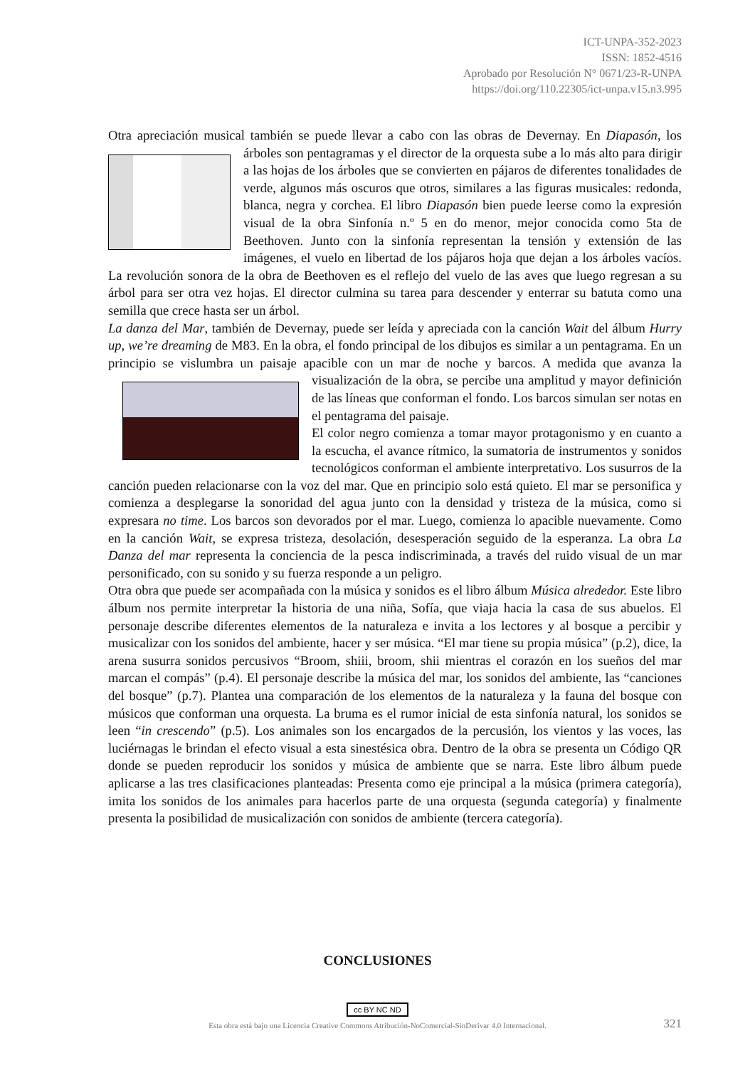ICT-UNPA-352-2023
ISSN: 1852-4516
Aprobado por Resolución N° 0671/23-R-UNPA
https://doi.org/110.22305/ict-unpa.v15.n3.995
Otra apreciación musical también se puede llevar a cabo con las obras de Devernay. En Diapasón, los árboles son pentagramas y el director de la orquesta sube a lo más alto para dirigir a las hojas de los árboles que se convierten en pájaros de diferentes tonalidades de verde, algunos más oscuros que otros, similares a las figuras musicales: redonda, blanca, negra y corchea. El libro Diapasón bien puede leerse como la expresión visual de la obra Sinfonía n.º 5 en do menor, mejor conocida como 5ta de Beethoven. Junto con la sinfonía representan la tensión y extensión de las imágenes, el vuelo en libertad de los pájaros hoja que dejan a los árboles vacíos. La revolución sonora de la obra de Beethoven es el reflejo del vuelo de las aves que luego regresan a su árbol para ser otra vez hojas. El director culmina su tarea para descender y enterrar su batuta como una semilla que crece hasta ser un árbol.
La danza del Mar, también de Devernay, puede ser leída y apreciada con la canción Wait del álbum Hurry up, we’re dreaming de M83. En la obra, el fondo principal de los dibujos es similar a un pentagrama. En un principio se vislumbra un paisaje apacible con un mar de noche y barcos. A medida que avanza la visualización de la obra, se percibe una amplitud y mayor definición de las líneas que conforman el fondo. Los barcos simulan ser notas en el pentagrama del paisaje.
El color negro comienza a tomar mayor protagonismo y en cuanto a la escucha, el avance rítmico, la sumatoria de instrumentos y sonidos tecnológicos conforman el ambiente interpretativo. Los susurros de la canción pueden relacionarse con la voz del mar. Que en principio solo está quieto. El mar se personifica y comienza a desplegarse la sonoridad del agua junto con la densidad y tristeza de la música, como si expresara no time. Los barcos son devorados por el mar. Luego, comienza lo apacible nuevamente. Como en la canción Wait, se expresa tristeza, desolación, desesperación seguido de la esperanza. La obra La Danza del mar representa la conciencia de la pesca indiscriminada, a través del ruido visual de un mar personificado, con su sonido y su fuerza responde a un peligro.
Otra obra que puede ser acompañada con la música y sonidos es el libro álbum Música alrededor. Este libro álbum nos permite interpretar la historia de una niña, Sofía, que viaja hacia la casa de sus abuelos. El personaje describe diferentes elementos de la naturaleza e invita a los lectores y al bosque a percibir y musicalizar con los sonidos del ambiente, hacer y ser música. “El mar tiene su propia música” (p.2), dice, la arena susurra sonidos percusivos “Broom, shiii, broom, shii mientras el corazón en los sueños del mar marcan el compás” (p.4). El personaje describe la música del mar, los sonidos del ambiente, las “canciones del bosque” (p.7). Plantea una comparación de los elementos de la naturaleza y la fauna del bosque con músicos que conforman una orquesta. La bruma es el rumor inicial de esta sinfonía natural, los sonidos se leen “in crescendo” (p.5). Los animales son los encargados de la percusión, los vientos y las voces, las luciérnagas le brindan el efecto visual a esta sinestésica obra. Dentro de la obra se presenta un Código QR donde se pueden reproducir los sonidos y música de ambiente que se narra. Este libro álbum puede aplicarse a las tres clasificaciones planteadas: Presenta como eje principal a la música (primera categoría), imita los sonidos de los animales para hacerlos parte de una orquesta (segunda categoría) y finalmente presenta la posibilidad de musicalización con sonidos de ambiente (tercera categoría).
CONCLUSIONES
cc BY NC ND
Esta obra está bajo una Licencia Creative Commons Atribución-NoComercial-SinDerivar 4.0 Internacional.
321